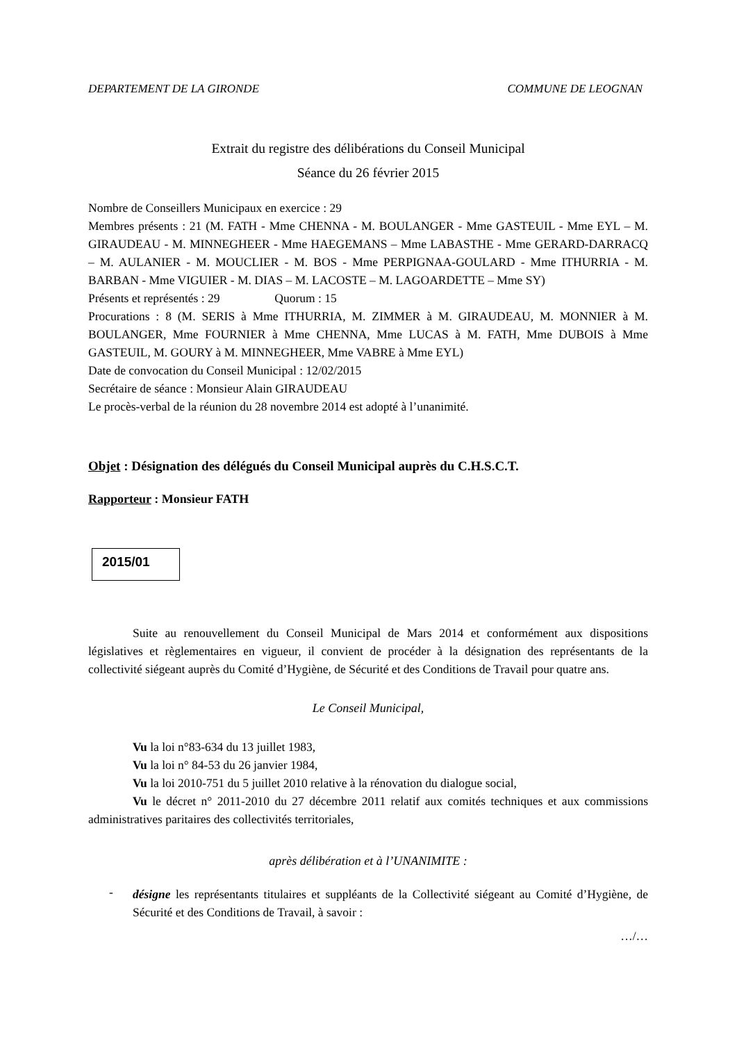DEPARTEMENT DE LA GIRONDE COMMUNE DE LEOGNAN
Extrait du registre des délibérations du Conseil Municipal
Séance du 26 février 2015
Nombre de Conseillers Municipaux en exercice : 29
Membres présents : 21 (M. FATH - Mme CHENNA - M. BOULANGER - Mme GASTEUIL - Mme EYL – M. GIRAUDEAU - M. MINNEGHEER - Mme HAEGEMANS – Mme LABASTHE - Mme GERARD-DARRACQ – M. AULANIER - M. MOUCLIER - M. BOS - Mme PERPIGNAA-GOULARD - Mme ITHURRIA - M. BARBAN - Mme VIGUIER - M. DIAS – M. LACOSTE – M. LAGOARDETTE – Mme SY)
Présents et représentés : 29 Quorum : 15
Procurations : 8 (M. SERIS à Mme ITHURRIA, M. ZIMMER à M. GIRAUDEAU, M. MONNIER à M. BOULANGER, Mme FOURNIER à Mme CHENNA, Mme LUCAS à M. FATH, Mme DUBOIS à Mme GASTEUIL, M. GOURY à M. MINNEGHEER, Mme VABRE à Mme EYL)
Date de convocation du Conseil Municipal : 12/02/2015
Secrétaire de séance : Monsieur Alain GIRAUDEAU
Le procès-verbal de la réunion du 28 novembre 2014 est adopté à l’unanimité.
Objet : Désignation des délégués du Conseil Municipal auprès du C.H.S.C.T.
Rapporteur : Monsieur FATH
2015/01
Suite au renouvellement du Conseil Municipal de Mars 2014 et conformément aux dispositions législatives et règlementaires en vigueur, il convient de procéder à la désignation des représentants de la collectivité siégeant auprès du Comité d’Hygiène, de Sécurité et des Conditions de Travail pour quatre ans.
Le Conseil Municipal,
Vu la loi n°83-634 du 13 juillet 1983,
Vu la loi n° 84-53 du 26 janvier 1984,
Vu la loi 2010-751 du 5 juillet 2010 relative à la rénovation du dialogue social,
Vu le décret n° 2011-2010 du 27 décembre 2011 relatif aux comités techniques et aux commissions administratives paritaires des collectivités territoriales,
après délibération et à l’UNANIMITE :
-
désigne les représentants titulaires et suppléants de la Collectivité siégeant au Comité d’Hygiène, de Sécurité et des Conditions de Travail, à savoir :
…/…